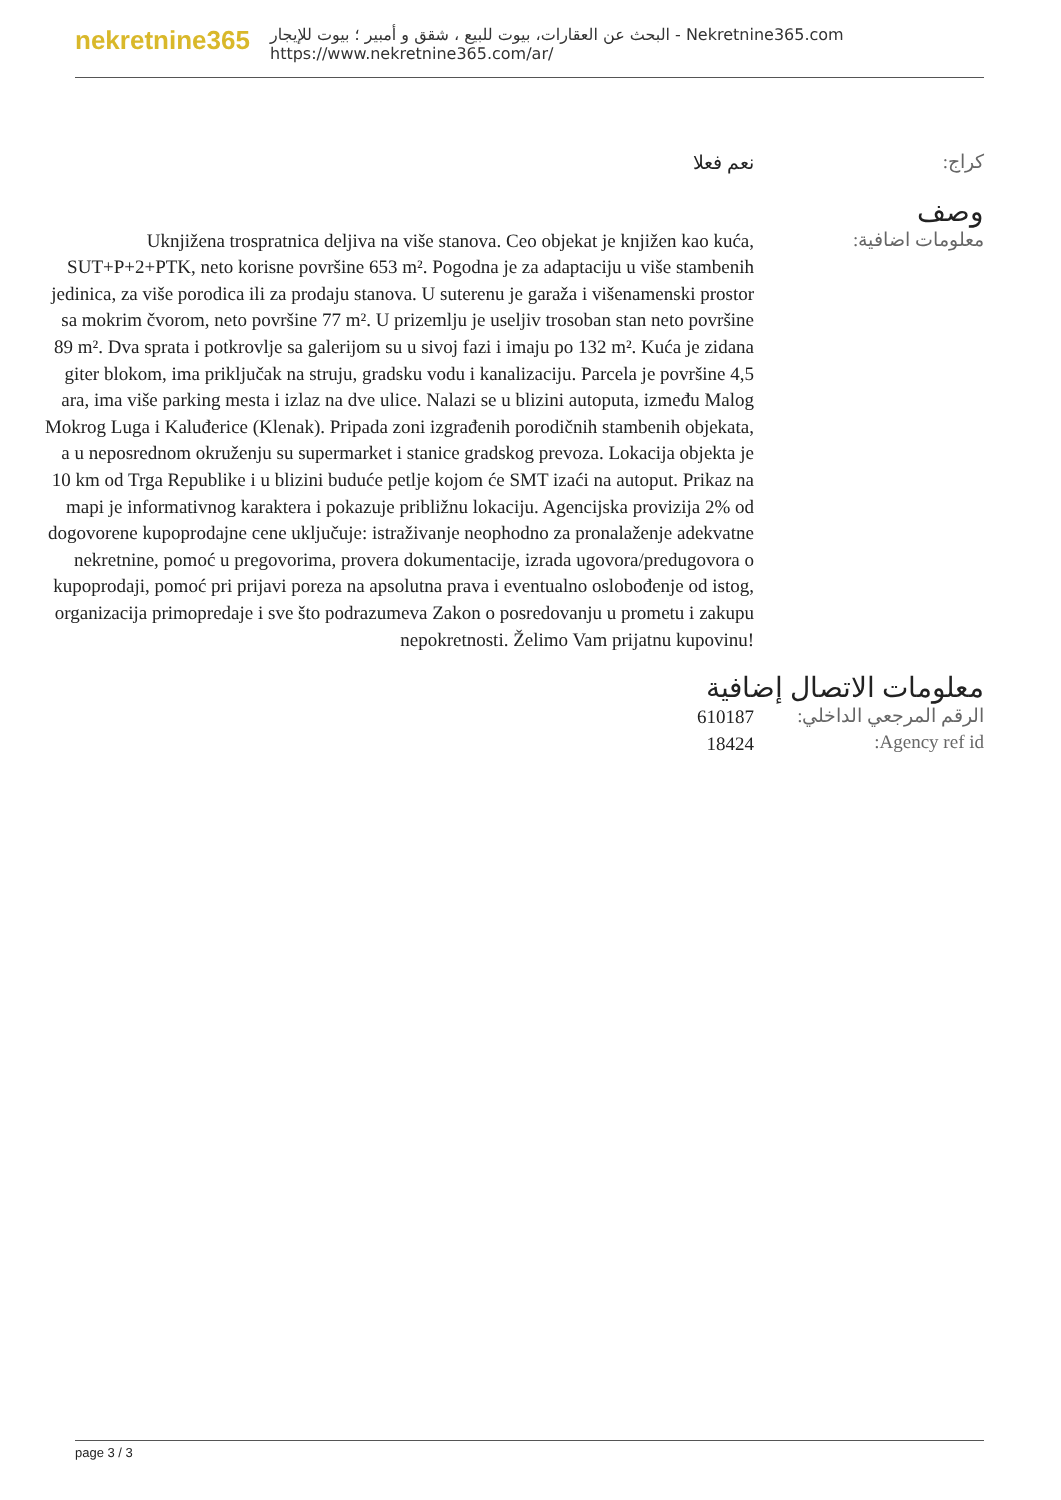nekretnine365
البحث عن العقارات، بيوت للبيع ، شقق و أمبير ؛ بيوت للإيجار - Nekretnine365.com
https://www.nekretnine365.com/ar/
كراج:
نعم فعلا
وصف
معلومات اضافية:
Uknjižena trospratnica deljiva na više stanova. Ceo objekat je knjižen kao kuća, SUT+P+2+PTK, neto korisne površine 653 m². Pogodna je za adaptaciju u više stambenih jedinica, za više porodica ili za prodaju stanova. U suterenu je garaža i višenamenski prostor sa mokrim čvorom, neto površine 77 m². U prizemlju je useljiv trosoban stan neto površine 89 m². Dva sprata i potkrovlje sa galerijom su u sivoj fazi i imaju po 132 m². Kuća je zidana giter blokom, ima priključak na struju, gradsku vodu i kanalizaciju. Parcela je površine 4,5 ara, ima više parking mesta i izlaz na dve ulice. Nalazi se u blizini autoputa, između Malog Mokrog Luga i Kaluđerice (Klenak). Pripada zoni izgrađenih porodičnih stambenih objekata, a u neposrednom okruženju su supermarket i stanice gradskog prevoza. Lokacija objekta je 10 km od Trga Republike i u blizini buduće petlje kojom će SMT izaći na autoput. Prikaz na mapi je informativnog karaktera i pokazuje približnu lokaciju. Agencijska provizija 2% od dogovorene kupoprodajne cene uključuje: istraživanje neophodno za pronalaženje adekvatne nekretnine, pomoć u pregovorima, provera dokumentacije, izrada ugovora/predugovora o kupoprodaji, pomoć pri prijavi poreza na apsolutna prava i eventualno oslobođenje od istog, organizacija primopredaje i sve što podrazumeva Zakon o posredovanju u prometu i zakupu nepokretnosti. Želimo Vam prijatnu kupovinu!
معلومات الاتصال إضافية
الرقم المرجعي الداخلي:
610187
Agency ref id:
18424
page 3 / 3